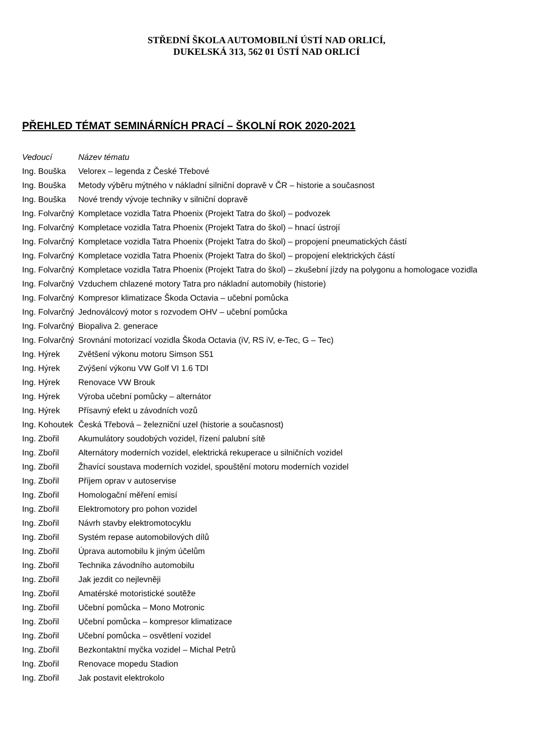STŘEDNÍ ŠKOLA AUTOMOBILNÍ ÚSTÍ NAD ORLICÍ,
DUKELSKÁ 313, 562 01 ÚSTÍ NAD ORLICÍ
PŘEHLED TÉMAT SEMINÁRNÍCH PRACÍ – ŠKOLNÍ ROK 2020-2021
| Vedoucí | Název tématu |
| --- | --- |
| Ing. Bouška | Velorex – legenda z České Třebové |
| Ing. Bouška | Metody výběru mýtného v nákladní silniční dopravě v ČR – historie a současnost |
| Ing. Bouška | Nové trendy vývoje techniky v silniční dopravě |
| Ing. Folvarčný | Kompletace vozidla Tatra Phoenix (Projekt Tatra do škol) – podvozek |
| Ing. Folvarčný | Kompletace vozidla Tatra Phoenix (Projekt Tatra do škol) – hnací ústrojí |
| Ing. Folvarčný | Kompletace vozidla Tatra Phoenix (Projekt Tatra do škol) – propojení pneumatických částí |
| Ing. Folvarčný | Kompletace vozidla Tatra Phoenix (Projekt Tatra do škol) – propojení elektrických částí |
| Ing. Folvarčný | Kompletace vozidla Tatra Phoenix (Projekt Tatra do škol) – zkušební jízdy na polygonu a homologace vozidla |
| Ing. Folvarčný | Vzduchem chlazené motory Tatra pro nákladní automobily (historie) |
| Ing. Folvarčný | Kompresor klimatizace Škoda Octavia – učební pomůcka |
| Ing. Folvarčný | Jednoválcový motor s rozvodem OHV – učební pomůcka |
| Ing. Folvarčný | Biopaliva 2. generace |
| Ing. Folvarčný | Srovnání motorizací vozidla Škoda Octavia (iV, RS iV, e-Tec, G – Tec) |
| Ing. Hýrek | Zvětšení výkonu motoru Simson S51 |
| Ing. Hýrek | Zvýšení výkonu VW Golf VI 1.6 TDI |
| Ing. Hýrek | Renovace VW Brouk |
| Ing. Hýrek | Výroba učební pomůcky – alternátor |
| Ing. Hýrek | Přísavný efekt u závodních vozů |
| Ing. Kohoutek | Česká Třebová – železniční uzel (historie a současnost) |
| Ing. Zbořil | Akumulátory soudobých vozidel, řízení palubní sítě |
| Ing. Zbořil | Alternátory moderních vozidel, elektrická rekuperace u silničních vozidel |
| Ing. Zbořil | Žhavící soustava moderních vozidel, spouštění motoru moderních vozidel |
| Ing. Zbořil | Příjem oprav v autoservise |
| Ing. Zbořil | Homologační měření emisí |
| Ing. Zbořil | Elektromotory pro pohon vozidel |
| Ing. Zbořil | Návrh stavby elektromotocyklu |
| Ing. Zbořil | Systém repase automobilových dílů |
| Ing. Zbořil | Úprava automobilu k jiným účelům |
| Ing. Zbořil | Technika závodního automobilu |
| Ing. Zbořil | Jak jezdit co nejlevněji |
| Ing. Zbořil | Amatérské motoristické soutěže |
| Ing. Zbořil | Učební pomůcka – Mono Motronic |
| Ing. Zbořil | Učební pomůcka – kompresor klimatizace |
| Ing. Zbořil | Učební pomůcka – osvětlení vozidel |
| Ing. Zbořil | Bezkontaktní myčka vozidel – Michal Petrů |
| Ing. Zbořil | Renovace mopedu Stadion |
| Ing. Zbořil | Jak postavit elektrokolo |